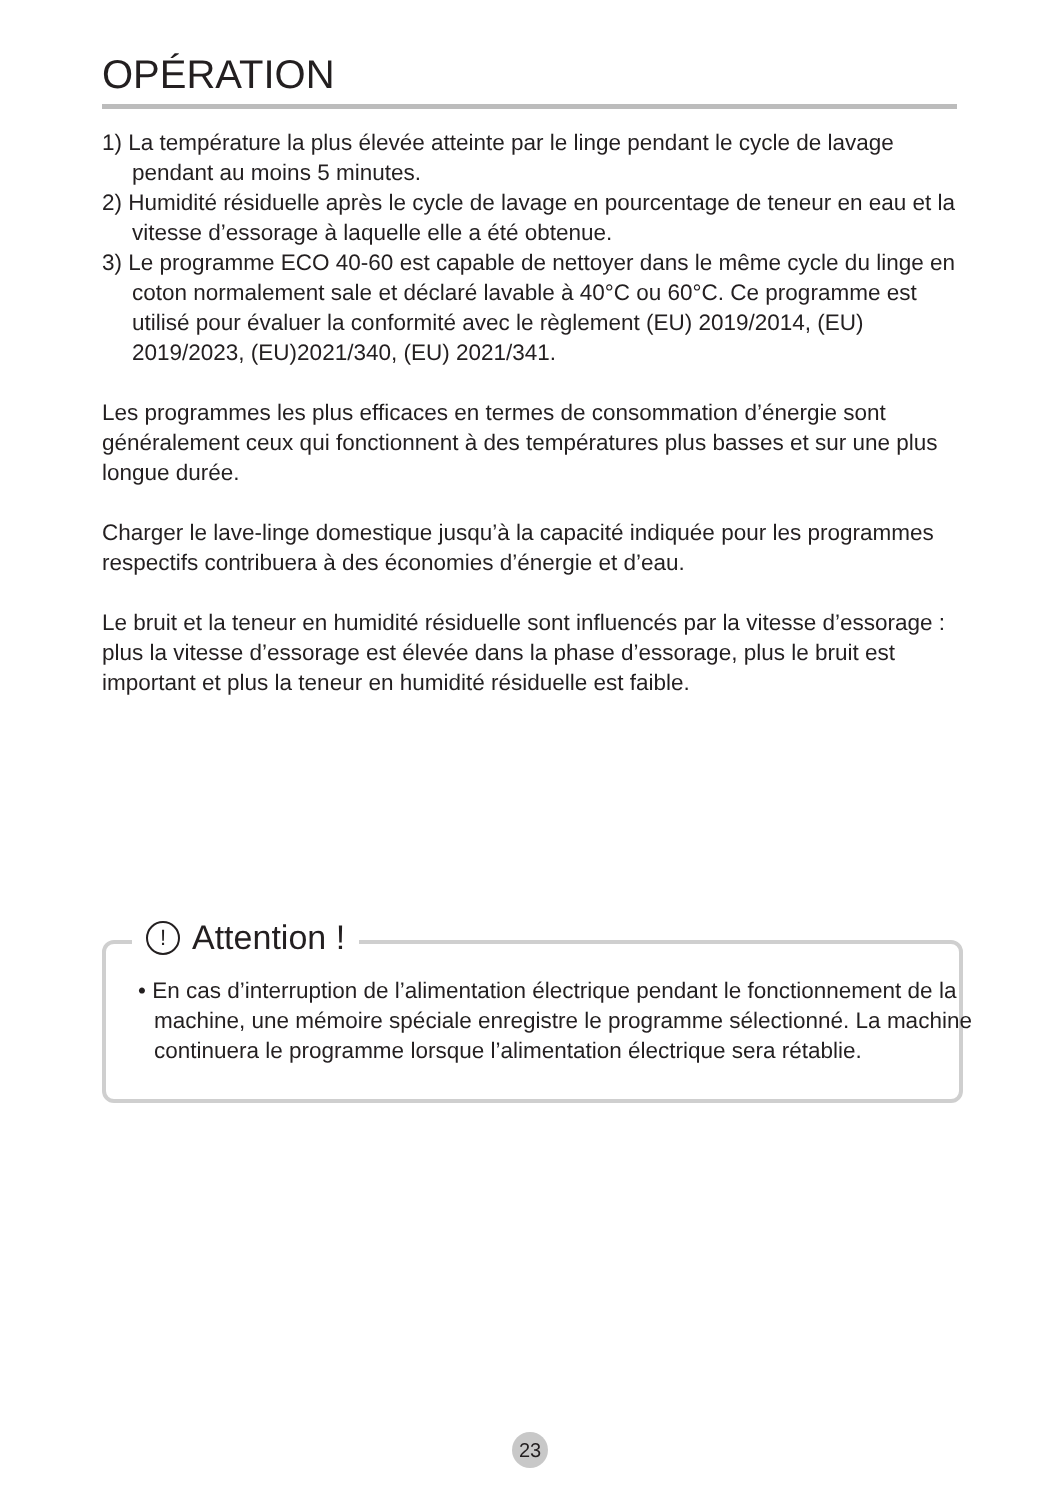OPÉRATION
1) La température la plus élevée atteinte par le linge pendant le cycle de lavage pendant au moins 5 minutes.
2) Humidité résiduelle après le cycle de lavage en pourcentage de teneur en eau et la vitesse d’essorage à laquelle elle a été obtenue.
3) Le programme ECO 40-60 est capable de nettoyer dans le même cycle du linge en coton normalement sale et déclaré lavable à 40°C ou 60°C. Ce programme est utilisé pour évaluer la conformité avec le règlement (EU) 2019/2014, (EU) 2019/2023, (EU)2021/340, (EU) 2021/341.
Les programmes les plus efficaces en termes de consommation d’énergie sont généralement ceux qui fonctionnent à des températures plus basses et sur une plus longue durée.
Charger le lave-linge domestique jusqu’à la capacité indiquée pour les programmes respectifs contribuera à des économies d’énergie et d’eau.
Le bruit et la teneur en humidité résiduelle sont influencés par la vitesse d’essorage : plus la vitesse d’essorage est élevée dans la phase d’essorage, plus le bruit est important et plus la teneur en humidité résiduelle est faible.
! Attention !
• En cas d’interruption de l’alimentation électrique pendant le fonctionnement de la machine, une mémoire spéciale enregistre le programme sélectionné. La machine continuera le programme lorsque l’alimentation électrique sera rétablie.
23